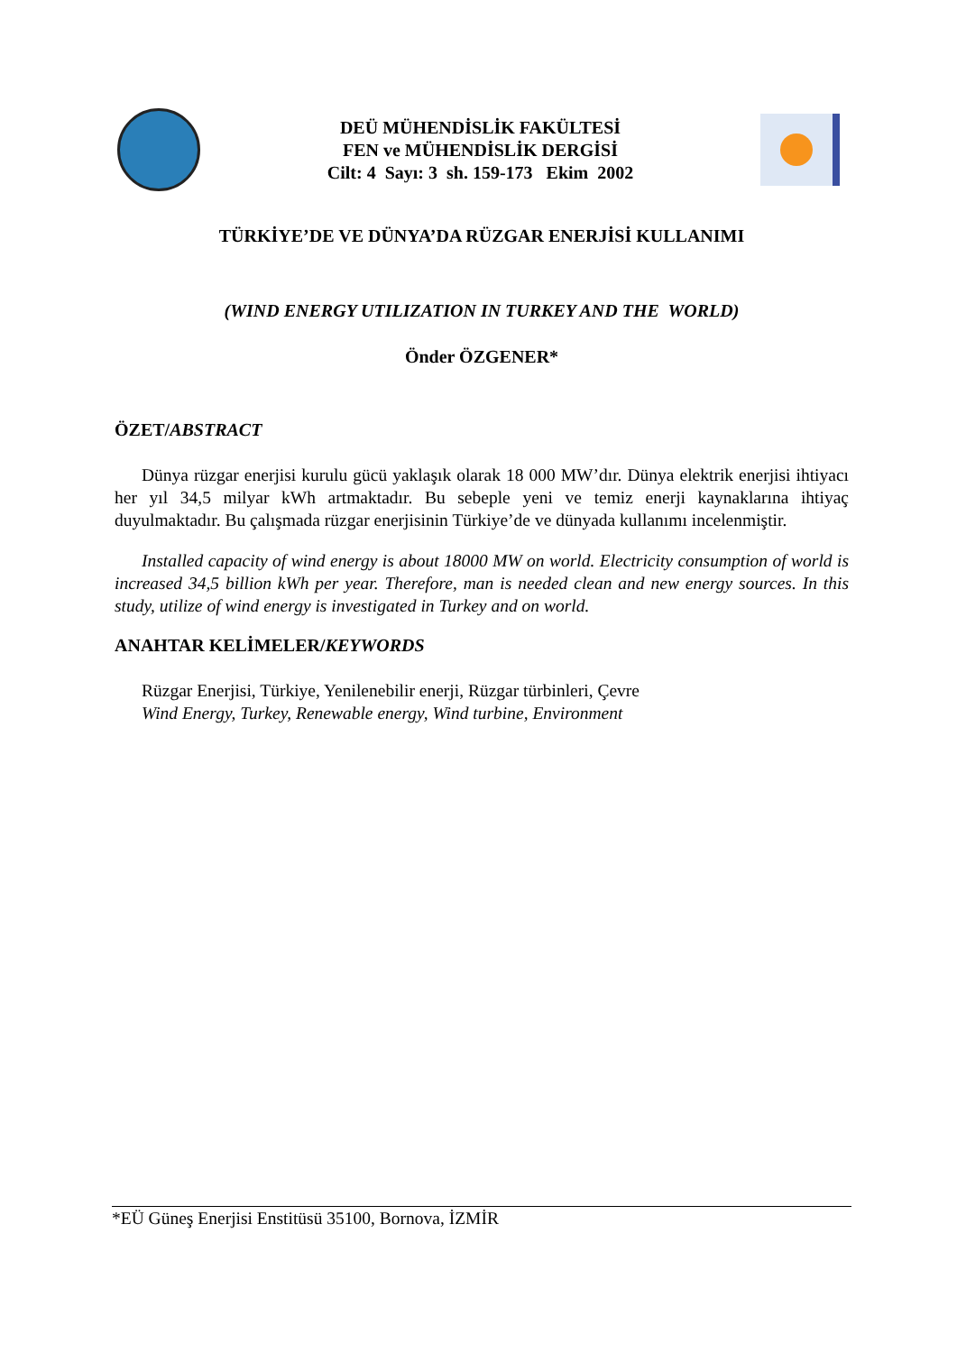DEÜ MÜHENDİSLİK FAKÜLTESİ
FEN ve MÜHENDİSLİK DERGİSİ
Cilt: 4 Sayı: 3 sh. 159-173 Ekim 2002
TÜRKİYE’DE VE DÜNYA’DA RÜZGAR ENERJİSİ KULLANIMI
(WIND ENERGY UTILIZATION IN TURKEY AND THE WORLD)
Önder ÖZGENER*
ÖZET/ABSTRACT
Dünya rüzgar enerjisi kurulu gücü yaklaşık olarak 18 000 MW’dır. Dünya elektrik enerjisi ihtiyacı her yıl 34,5 milyar kWh artmaktadır. Bu sebeple yeni ve temiz enerji kaynaklarına ihtiyaç duyulmaktadır. Bu çalışmada rüzgar enerjisinin Türkiye’de ve dünyada kullanımı incelenmiştir.
Installed capacity of wind energy is about 18000 MW on world. Electricity consumption of world is increased 34,5 billion kWh per year. Therefore, man is needed clean and new energy sources. In this study, utilize of wind energy is investigated in Turkey and on world.
ANAHTAR KELİMELER/KEYWORDS
Rüzgar Enerjisi, Türkiye, Yenilenebilir enerji, Rüzgar türbinleri, Çevre
Wind Energy, Turkey, Renewable energy, Wind turbine, Environment
*EÜ Güneş Enerjisi Enstitüsü 35100, Bornova, İZMİR